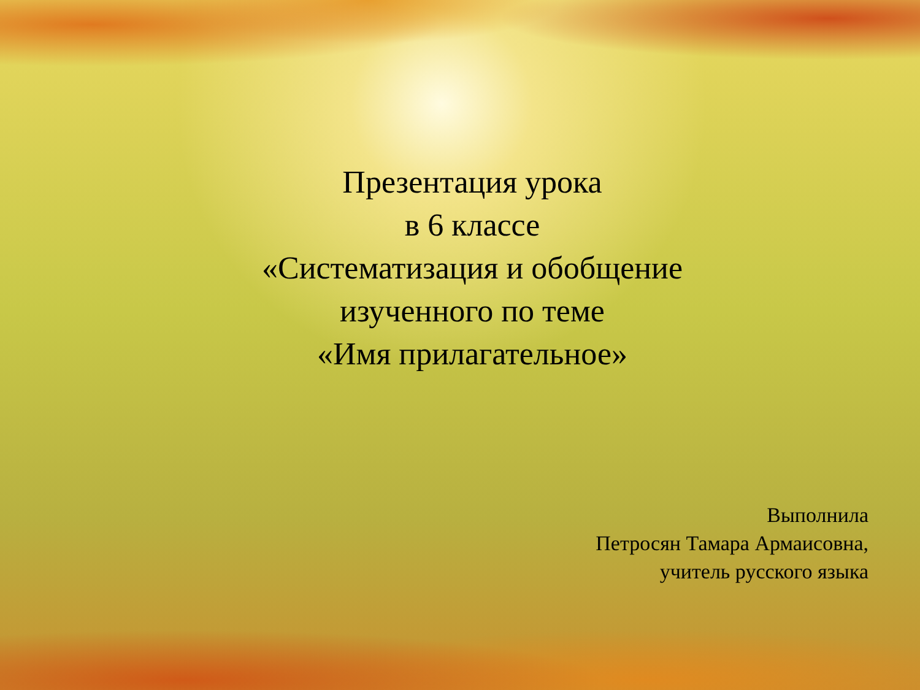Презентация урока
в 6 классе
«Систематизация и обобщение
изученного по теме
«Имя прилагательное»
Выполнила
Петросян Тамара Армаисовна,
учитель русского языка